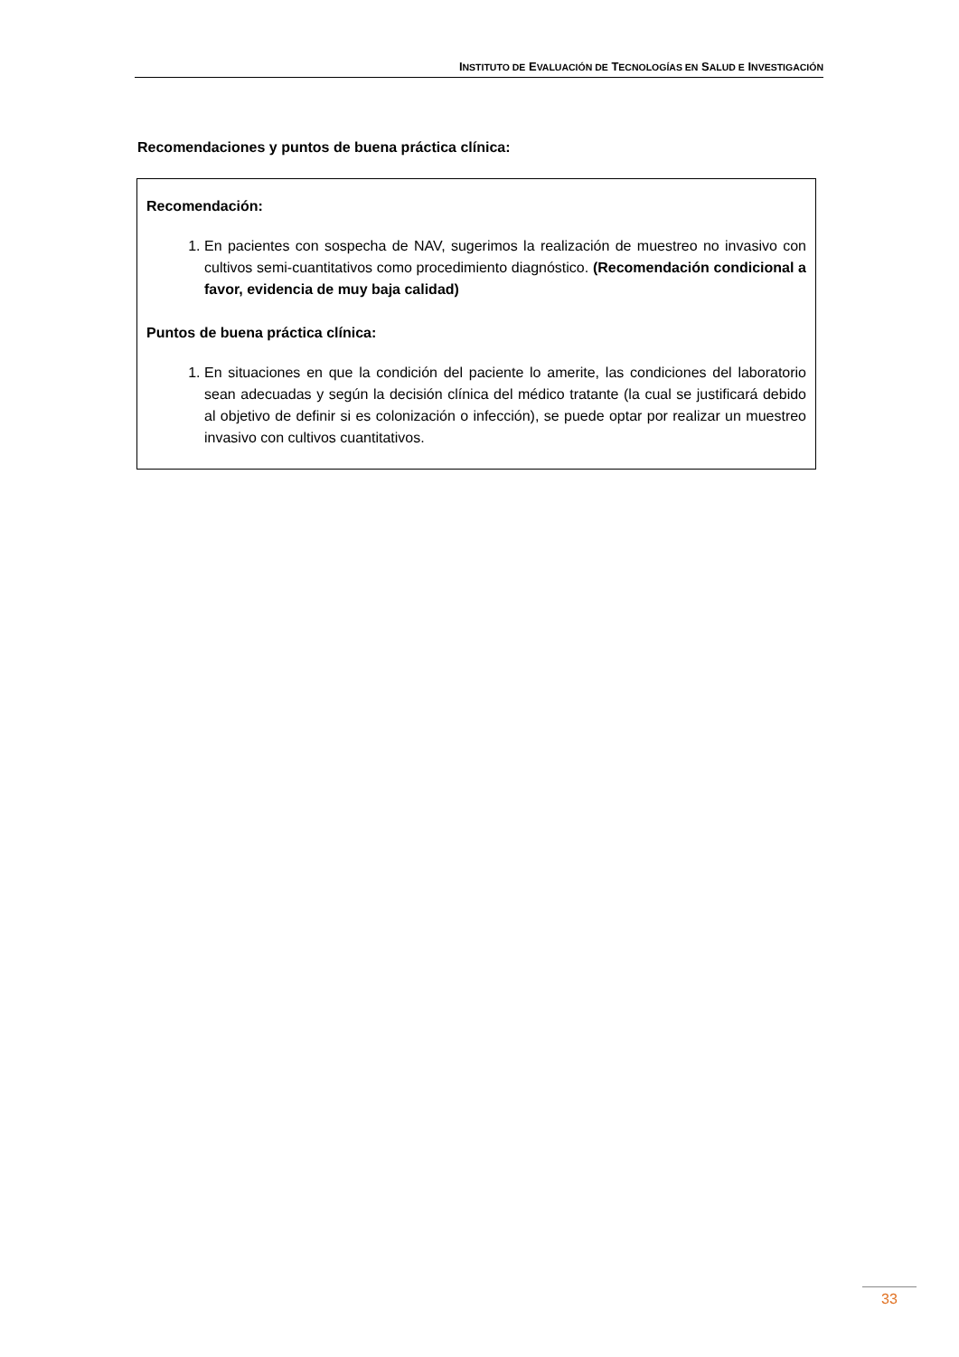INSTITUTO DE EVALUACIÓN DE TECNOLOGÍAS EN SALUD E INVESTIGACIÓN
Recomendaciones y puntos de buena práctica clínica:
Recomendación:
1. En pacientes con sospecha de NAV, sugerimos la realización de muestreo no invasivo con cultivos semi-cuantitativos como procedimiento diagnóstico. (Recomendación condicional a favor, evidencia de muy baja calidad)
Puntos de buena práctica clínica:
1. En situaciones en que la condición del paciente lo amerite, las condiciones del laboratorio sean adecuadas y según la decisión clínica del médico tratante (la cual se justificará debido al objetivo de definir si es colonización o infección), se puede optar por realizar un muestreo invasivo con cultivos cuantitativos.
33